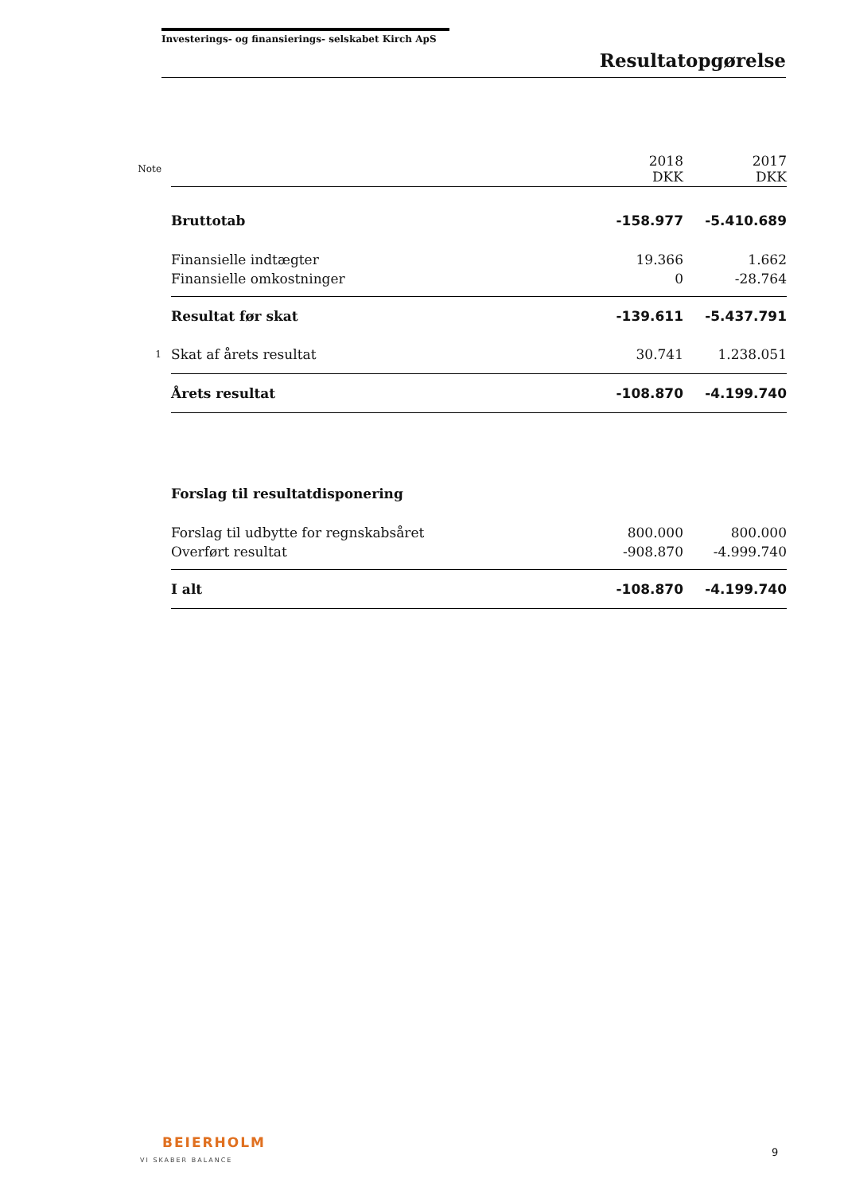Investerings- og finansierings- selskabet Kirch ApS
Resultatopgørelse
| Note | | 2018 DKK | 2017 DKK |
| | Bruttotab | -158.977 | -5.410.689 |
| | Finansielle indtægter | 19.366 | 1.662 |
| | Finansielle omkostninger | 0 | -28.764 |
| | Resultat før skat | -139.611 | -5.437.791 |
| 1 | Skat af årets resultat | 30.741 | 1.238.051 |
| | Årets resultat | -108.870 | -4.199.740 |
| | Forslag til resultatdisponering | | |
| | Forslag til udbytte for regnskabsåret | 800.000 | 800.000 |
| | Overført resultat | -908.870 | -4.999.740 |
| | I alt | -108.870 | -4.199.740 |
BEIERHOLM
VI SKABER BALANCE
9